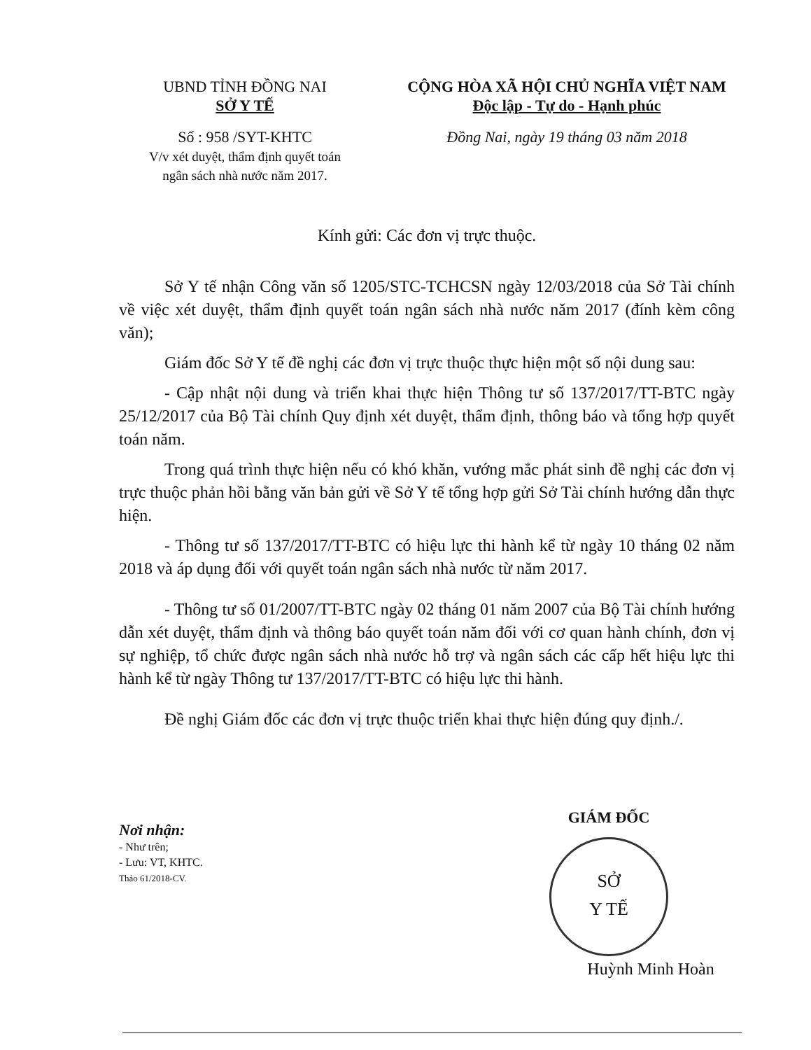UBND TỈNH ĐỒNG NAI
SỞ Y TẾ
Số : 958 /SYT-KHTC
V/v xét duyệt, thẩm định quyết toán
ngân sách nhà nước năm 2017.
CỘNG HÒA XÃ HỘI CHỦ NGHĨA VIỆT NAM
Độc lập - Tự do - Hạnh phúc
Đồng Nai, ngày 19 tháng 03 năm 2018
Kính gửi: Các đơn vị trực thuộc.
Sở Y tế nhận Công văn số 1205/STC-TCHCSN ngày 12/03/2018 của Sở Tài chính về việc xét duyệt, thẩm định quyết toán ngân sách nhà nước năm 2017 (đính kèm công văn);
Giám đốc Sở Y tế đề nghị các đơn vị trực thuộc thực hiện một số nội dung sau:
- Cập nhật nội dung và triển khai thực hiện Thông tư số 137/2017/TT-BTC ngày 25/12/2017 của Bộ Tài chính Quy định xét duyệt, thẩm định, thông báo và tổng hợp quyết toán năm.
Trong quá trình thực hiện nếu có khó khăn, vướng mắc phát sinh đề nghị các đơn vị trực thuộc phản hồi bằng văn bản gửi về Sở Y tế tổng hợp gửi Sở Tài chính hướng dẫn thực hiện.
- Thông tư số 137/2017/TT-BTC có hiệu lực thi hành kể từ ngày 10 tháng 02 năm 2018 và áp dụng đối với quyết toán ngân sách nhà nước từ năm 2017.
- Thông tư số 01/2007/TT-BTC ngày 02 tháng 01 năm 2007 của Bộ Tài chính hướng dẫn xét duyệt, thẩm định và thông báo quyết toán năm đối với cơ quan hành chính, đơn vị sự nghiệp, tổ chức được ngân sách nhà nước hỗ trợ và ngân sách các cấp hết hiệu lực thi hành kể từ ngày Thông tư 137/2017/TT-BTC có hiệu lực thi hành.
Đề nghị Giám đốc các đơn vị trực thuộc triển khai thực hiện đúng quy định./.
Nơi nhận:
- Như trên;
- Lưu: VT, KHTC.
Thảo 61/2018-CV.
GIÁM ĐỐC
SỞ
Y TẾ
Huỳnh Minh Hoàn